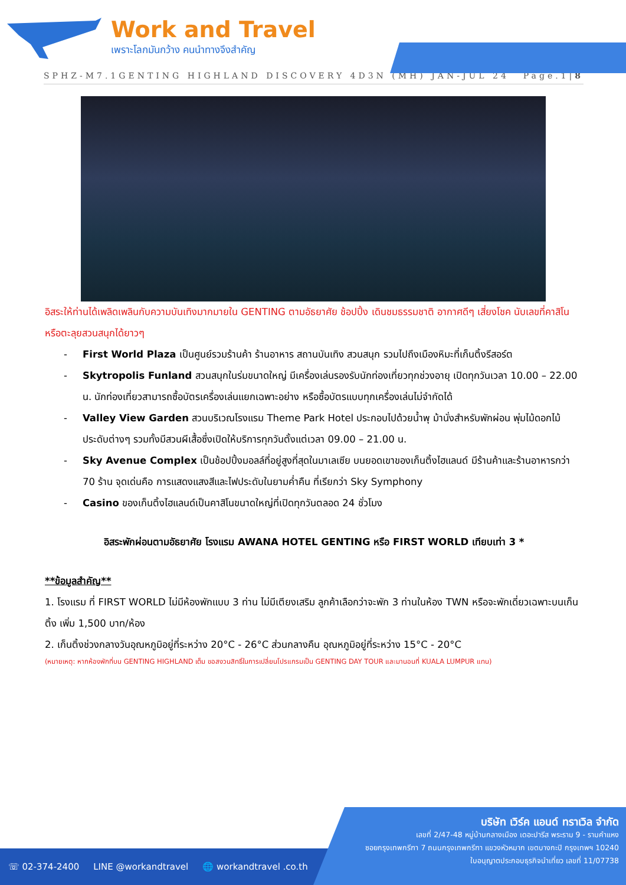Work and Travel
เพราะโลกมันกว้าง คนนำทางจึงสำคัญ
SPHZ-M7.1GENTING HIGHLAND DISCOVERY 4D3N (MH) JAN-JUL 24 Page.1|8
อิสระให้ท่านได้เพลิดเพลินกับความบันเทิงมากมายใน GENTING ตามอัธยาศัย ช้อปปิ้ง เดินชมธรรมชาติ อากาศดีๆ เสี่ยงโชค นับเลขที่คาสิโน หรือตะลุยสวนสนุกได้ยาวๆ
- First World Plaza เป็นศูนย์รวมร้านค้า ร้านอาหาร สถานบันเทิง สวนสนุก รวมไปถึงเมืองหิมะที่เก็นติ้งรีสอร์ต
- Skytropolis Funland สวนสนุกในร่มขนาดใหญ่ มีเครื่องเล่นรองรับนักท่องเที่ยวทุกช่วงอายุ เปิดทุกวันเวลา 10.00 – 22.00 น. นักท่องเที่ยวสามารถซื้อบัตรเครื่องเล่นแยกเฉพาะอย่าง หรือซื้อบัตรแบบทุกเครื่องเล่นไม่จำกัดได้
- Valley View Garden สวนบริเวณโรงแรม Theme Park Hotel ประกอบไปด้วยน้ำพุ ม้านั่งสำหรับพักผ่อน พุ่มไม้ดอกไม้ประดับต่างๆ รวมทั้งมีสวนผีเสื้อซึ่งเปิดให้บริการทุกวันตั้งแต่เวลา 09.00 – 21.00 น.
- Sky Avenue Complex เป็นช้อปปิ้งมอลล์ที่อยู่สูงที่สุดในมาเลเซีย บนยอดเขาของเก็นติ้งไฮแลนด์ มีร้านค้าและร้านอาหารกว่า 70 ร้าน จุดเด่นคือ การแสดงแสงสีและไฟประดับในยามค่ำคืน ที่เรียกว่า Sky Symphony
- Casino ของเก็นติ้งไฮแลนด์เป็นคาสิโนขนาดใหญ่ที่เปิดทุกวันตลอด 24 ชั่วโมง
อิสระพักผ่อนตามอัธยาศัย โรงแรม AWANA HOTEL GENTING หรือ FIRST WORLD เทียบเท่า 3 *
**ข้อมูลสำคัญ**
1. โรงแรม ที่ FIRST WORLD ไม่มีห้องพักแบบ 3 ท่าน ไม่มีเตียงเสริม ลูกค้าเลือกว่าจะพัก 3 ท่านในห้อง TWN หรือจะพักเดี่ยวเฉพาะบนเก็นติ้ง เพิ่ม 1,500 บาท/ห้อง
2. เก็นติ้งช่วงกลางวันอุณหภูมิอยู่ที่ระหว่าง 20°C - 26°C ส่วนกลางคืน อุณหภูมิอยู่ที่ระหว่าง 15°C - 20°C
(หมายเหตุ: หากห้องพักที่บน GENTING HIGHLAND เต็ม ขอสงวนสิทธิ์ในการเปลี่ยนโปรแกรมเป็น GENTING DAY TOUR และมานอนที่ KUALA LUMPUR แทน)
☏ 02-374-2400 LINE @workandtravel 🌐 workandtravel .co.th
บริษัท เวิร์ค แอนด์ ทราเวิล จำกัด
เลขที่ 2/47-48 หมู่บ้านกลางเมือง เดอะปารีส พระราม 9 - รามคำแหง
ซอยกรุงเทพกรีฑา 7 ถนนกรุงเทพกรีฑา แขวงหัวหมาก เขตบางกะปิ กรุงเทพฯ 10240
ใบอนุญาตประกอบธุรกิจนำเที่ยว เลขที่ 11/07738